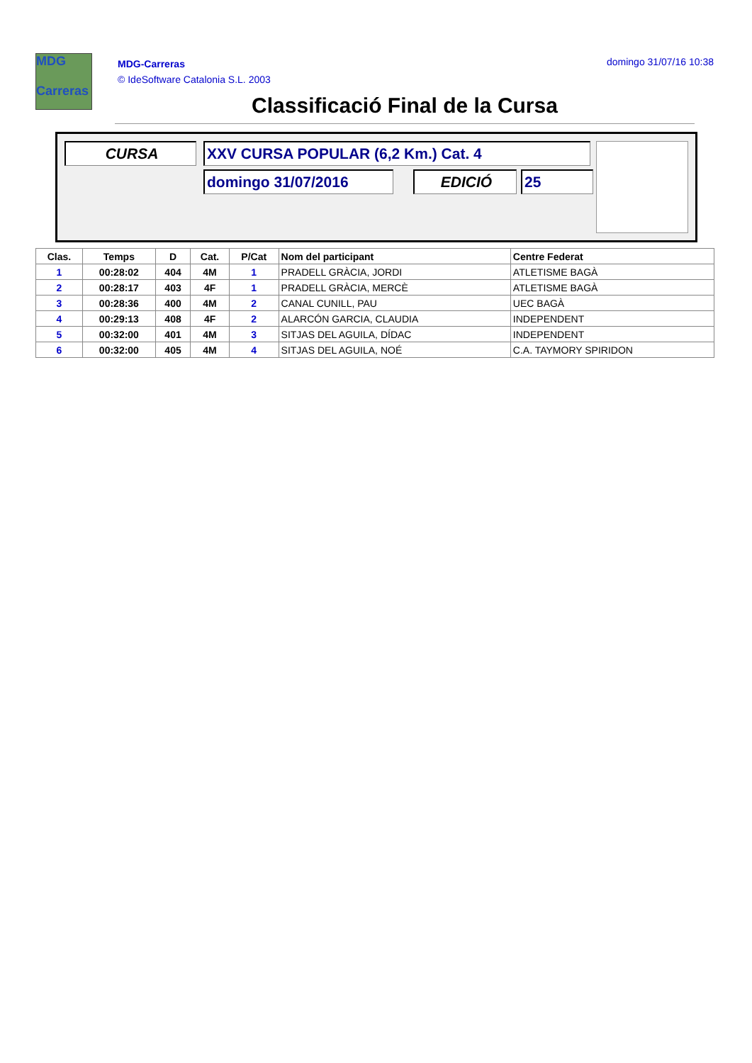MDG
Carreras
MDG-Carreras
© IdeSoftware Catalonia S.L. 2003
domingo 31/07/16 10:38
Classificació Final de la Cursa
CURSA XXV CURSA POPULAR (6,2 Km.) Cat. 4
domingo 31/07/2016 EDICIÓ 25
| Clas. | Temps | D | Cat. | P/Cat | Nom del participant | Centre Federat |
| --- | --- | --- | --- | --- | --- | --- |
| 1 | 00:28:02 | 404 | 4M | 1 | PRADELL GRÀCIA, JORDI | ATLETISME BAGÀ |
| 2 | 00:28:17 | 403 | 4F | 1 | PRADELL GRÀCIA, MERCÈ | ATLETISME BAGÀ |
| 3 | 00:28:36 | 400 | 4M | 2 | CANAL CUNILL, PAU | UEC BAGÀ |
| 4 | 00:29:13 | 408 | 4F | 2 | ALARCÓN GARCIA, CLAUDIA | INDEPENDENT |
| 5 | 00:32:00 | 401 | 4M | 3 | SITJAS DEL AGUILA, DÍDAC | INDEPENDENT |
| 6 | 00:32:00 | 405 | 4M | 4 | SITJAS DEL AGUILA, NOÉ | C.A. TAYMORY SPIRIDON |